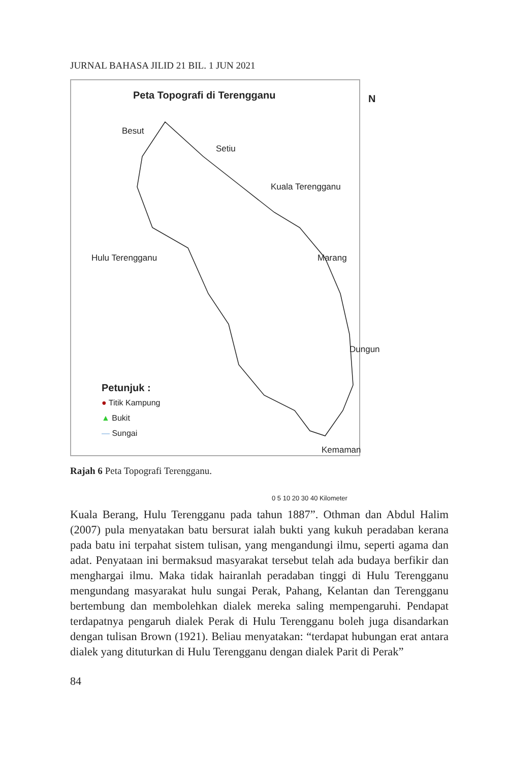JURNAL BAHASA JILID 21 BIL. 1 JUN 2021
Peta Topografi di Terengganu N
Besut
Setiu
Kuala Terengganu
Hulu Terengganu Marang
Dungun
Kemaman
Petunjuk :
● Titik Kampung
▲ Bukit
— Sungai
0 5 10 20 30 40 Kilometer
Rajah 6 Peta Topografi Terengganu.
Kuala Berang, Hulu Terengganu pada tahun 1887”. Othman dan Abdul Halim (2007) pula menyatakan batu bersurat ialah bukti yang kukuh peradaban kerana pada batu ini terpahat sistem tulisan, yang mengandungi ilmu, seperti agama dan adat. Penyataan ini bermaksud masyarakat tersebut telah ada budaya berfikir dan menghargai ilmu. Maka tidak hairanlah peradaban tinggi di Hulu Terengganu mengundang masyarakat hulu sungai Perak, Pahang, Kelantan dan Terengganu bertembung dan membolehkan dialek mereka saling mempengaruhi. Pendapat terdapatnya pengaruh dialek Perak di Hulu Terengganu boleh juga disandarkan dengan tulisan Brown (1921). Beliau menyatakan: “terdapat hubungan erat antara dialek yang dituturkan di Hulu Terengganu dengan dialek Parit di Perak”
84